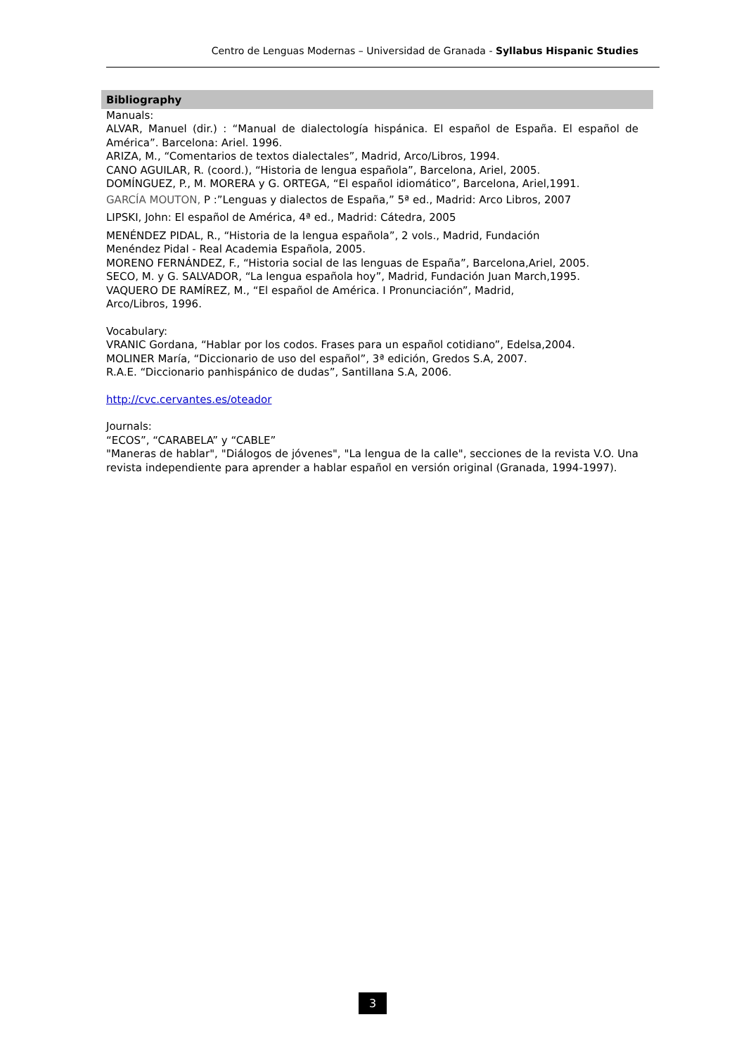Centro de Lenguas Modernas – Universidad de Granada - Syllabus Hispanic Studies
Bibliography
Manuals:
ALVAR, Manuel (dir.) : “Manual de dialectología hispánica. El español de España. El español de América”. Barcelona: Ariel. 1996.
ARIZA, M., “Comentarios de textos dialectales”, Madrid, Arco/Libros, 1994.
CANO AGUILAR, R. (coord.), “Historia de lengua española”, Barcelona, Ariel, 2005.
DOMÍNGUEZ, P., M. MORERA y G. ORTEGA, “El español idiomático”, Barcelona, Ariel,1991.
GARCÍA MOUTON, P :”Lenguas y dialectos de España,” 5ª ed., Madrid: Arco Libros, 2007
LIPSKI, John: El español de América, 4ª ed., Madrid: Cátedra, 2005
MENÉNDEZ PIDAL, R., “Historia de la lengua española”, 2 vols., Madrid, Fundación
Menéndez Pidal - Real Academia Española, 2005.
MORENO FERNÁNDEZ, F., “Historia social de las lenguas de España”, Barcelona,Ariel, 2005.
SECO, M. y G. SALVADOR, “La lengua española hoy”, Madrid, Fundación Juan March,1995.
VAQUERO DE RAMÍREZ, M., “El español de América. I Pronunciación”, Madrid,
Arco/Libros, 1996.
Vocabulary:
VRANIC Gordana, “Hablar por los codos. Frases para un español cotidiano”, Edelsa,2004.
MOLINER María, “Diccionario de uso del español”, 3ª edición, Gredos S.A, 2007.
R.A.E. “Diccionario panhispánico de dudas”, Santillana S.A, 2006.
http://cvc.cervantes.es/oteador
Journals:
“ECOS”, “CARABELA” y “CABLE”
"Maneras de hablar", "Diálogos de jóvenes", "La lengua de la calle", secciones de la revista V.O. Una revista independiente para aprender a hablar español en versión original (Granada, 1994-1997).
3